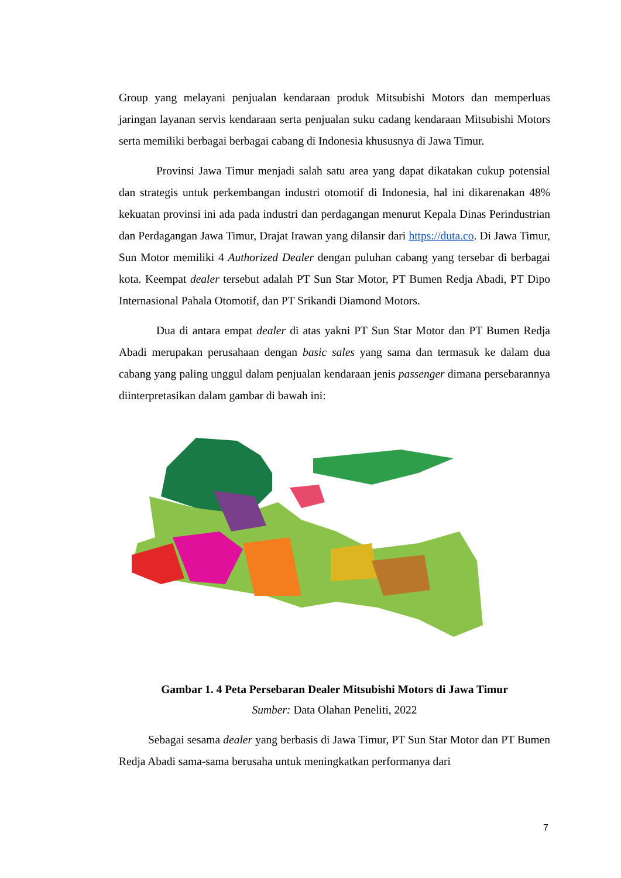Group yang melayani penjualan kendaraan produk Mitsubishi Motors dan memperluas jaringan layanan servis kendaraan serta penjualan suku cadang kendaraan Mitsubishi Motors serta memiliki berbagai berbagai cabang di Indonesia khususnya di Jawa Timur.
Provinsi Jawa Timur menjadi salah satu area yang dapat dikatakan cukup potensial dan strategis untuk perkembangan industri otomotif di Indonesia, hal ini dikarenakan 48% kekuatan provinsi ini ada pada industri dan perdagangan menurut Kepala Dinas Perindustrian dan Perdagangan Jawa Timur, Drajat Irawan yang dilansir dari https://duta.co. Di Jawa Timur, Sun Motor memiliki 4 Authorized Dealer dengan puluhan cabang yang tersebar di berbagai kota. Keempat dealer tersebut adalah PT Sun Star Motor, PT Bumen Redja Abadi, PT Dipo Internasional Pahala Otomotif, dan PT Srikandi Diamond Motors.
Dua di antara empat dealer di atas yakni PT Sun Star Motor dan PT Bumen Redja Abadi merupakan perusahaan dengan basic sales yang sama dan termasuk ke dalam dua cabang yang paling unggul dalam penjualan kendaraan jenis passenger dimana persebarannya diinterpretasikan dalam gambar di bawah ini:
Gambar 1. 4 Peta Persebaran Dealer Mitsubishi Motors di Jawa Timur
Sumber: Data Olahan Peneliti, 2022
Sebagai sesama dealer yang berbasis di Jawa Timur, PT Sun Star Motor dan PT Bumen Redja Abadi sama-sama berusaha untuk meningkatkan performanya dari
7